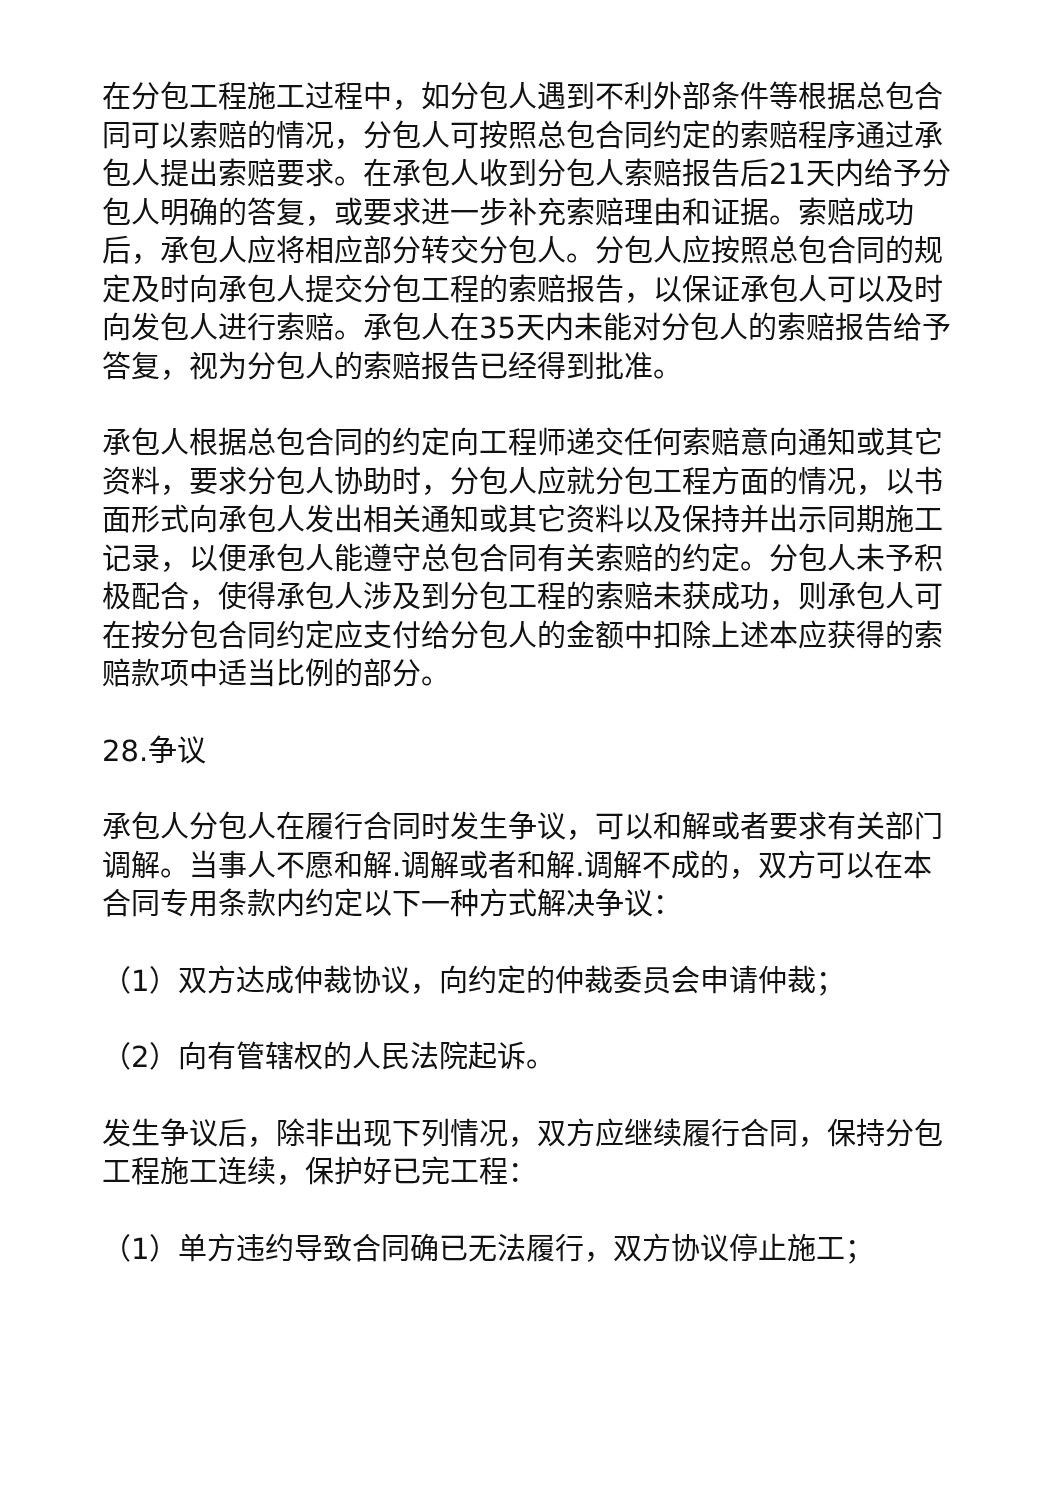在分包工程施工过程中，如分包人遇到不利外部条件等根据总包合同可以索赔的情况，分包人可按照总包合同约定的索赔程序通过承包人提出索赔要求。在承包人收到分包人索赔报告后21天内给予分包人明确的答复，或要求进一步补充索赔理由和证据。索赔成功后，承包人应将相应部分转交分包人。分包人应按照总包合同的规定及时向承包人提交分包工程的索赔报告，以保证承包人可以及时向发包人进行索赔。承包人在35天内未能对分包人的索赔报告给予答复，视为分包人的索赔报告已经得到批准。
承包人根据总包合同的约定向工程师递交任何索赔意向通知或其它资料，要求分包人协助时，分包人应就分包工程方面的情况，以书面形式向承包人发出相关通知或其它资料以及保持并出示同期施工记录，以便承包人能遵守总包合同有关索赔的约定。分包人未予积极配合，使得承包人涉及到分包工程的索赔未获成功，则承包人可在按分包合同约定应支付给分包人的金额中扣除上述本应获得的索赔款项中适当比例的部分。
28.争议
承包人分包人在履行合同时发生争议，可以和解或者要求有关部门调解。当事人不愿和解.调解或者和解.调解不成的，双方可以在本合同专用条款内约定以下一种方式解决争议：
（1）双方达成仲裁协议，向约定的仲裁委员会申请仲裁；
（2）向有管辖权的人民法院起诉。
发生争议后，除非出现下列情况，双方应继续履行合同，保持分包工程施工连续，保护好已完工程：
（1）单方违约导致合同确已无法履行，双方协议停止施工；